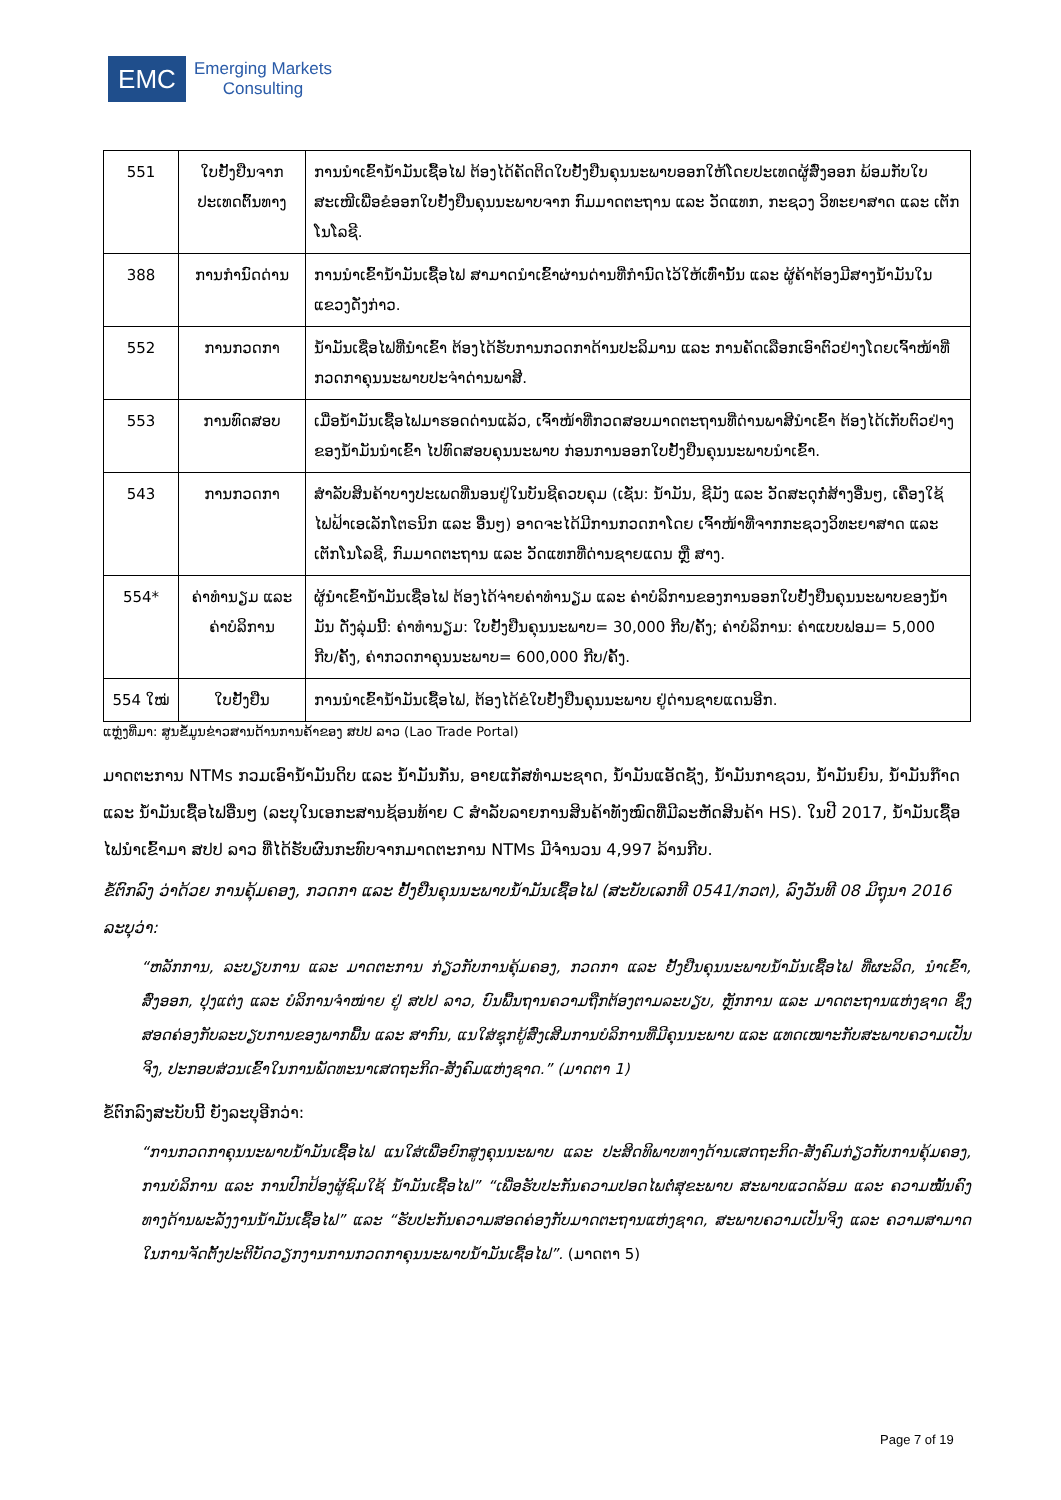EMC
Emerging Markets
Consulting
| 551 | ໃບຢັ້ງຢືນຈາກ ປະເທດຕົ້ນທາງ | ການນຳເຂົ້ານ້ຳມັນເຊື້ອໄຟ ຕ້ອງໄດ້ຄັດຕິດໃບຢັ້ງຢືນຄຸນນະພາບອອກໃຫ້ໂດຍປະເທດຜູ້ສົ່ງອອກ ພ້ອມກັບໃບສະເໜີເພື່ອຂໍອອກໃບຢັ້ງຢືນຄຸນນະພາບຈາກ ກົມມາດຕະຖານ ແລະ ວັດແທກ, ກະຊວງ ວິທະຍາສາດ ແລະ ເຕັກໂນໂລຊີ. |
| 388 | ການກຳນົດດ່ານ | ການນຳເຂົ້ານ້ຳມັນເຊື້ອໄຟ ສາມາດນຳເຂົ້າຜ່ານດ່ານທີ່ກຳນົດໄວ້ໃຫ້ເທົ່ານັ້ນ ແລະ ຜູ້ຄ້າຕ້ອງມີສາງນ້ຳມັນໃນແຂວງດັ່ງກ່າວ. |
| 552 | ການກວດກາ | ນ້ຳມັນເຊື່ອໄຟທີ່ນຳເຂົ້າ ຕ້ອງໄດ້ຮັບການກວດກາດ້ານປະລິມານ ແລະ ການຄັດເລືອກເອົາຕົວຢ່າງໂດຍເຈົ້າໜ້າທີ່ກວດກາຄຸນນະພາບປະຈຳດ່ານພາສີ. |
| 553 | ການທົດສອບ | ເມື່ອນ້ຳມັນເຊື້ອໄຟມາຮອດດ່ານແລ້ວ, ເຈົ້າໜ້າທີ່ກວດສອບມາດຕະຖານທີ່ດ່ານພາສີນຳເຂົ້າ ຕ້ອງໄດ້ເກັບຕົວຢ່າງຂອງນ້ຳມັນນຳເຂົ້າ ໄປທົດສອບຄຸນນະພາບ ກ່ອນການອອກໃບຢັ້ງຢືນຄຸນນະພາບນຳເຂົ້າ. |
| 543 | ການກວດກາ | ສຳລັບສິນຄ້າບາງປະເພດທີ່ນອນຢູ່ໃນບັນຊີຄວບຄຸມ (ເຊັ່ນ: ນ້ຳມັນ, ຊີມັງ ແລະ ວັດສະດຸກໍ່ສ້າງອື່ນໆ, ເຄື່ອງໃຊ້ໄຟຟ້າເອເລັກໂຕຣນິກ ແລະ ອື່ນໆ) ອາດຈະໄດ້ມີການກວດກາໂດຍ ເຈົ້າໜ້າທີ່ຈາກກະຊວງວິທະຍາສາດ ແລະ ເຕັກໂນໂລຊີ, ກົມມາດຕະຖານ ແລະ ວັດແທກທີ່ດ່ານຊາຍແດນ ຫຼື ສາງ. |
| 554* | ຄ່າທຳນຽມ ແລະ ຄ່າບໍລິການ | ຜູ້ນຳເຂົ້ານ້ຳມັນເຊື່ອໄຟ ຕ້ອງໄດ້ຈ່າຍຄ່າທຳນຽມ ແລະ ຄ່າບໍລິການຂອງການອອກໃບຢັ້ງຢືນຄຸນນະພາບຂອງນ້ຳມັນ ດັ່ງລຸ່ມນີ້: ຄ່າທຳນຽມ: ໃບຢັ້ງຢືນຄຸນນະພາບ= 30,000 ກີບ/ຄັ້ງ; ຄ່າບໍລິການ: ຄ່າແບບຟອມ= 5,000 ກີບ/ຄັ້ງ, ຄ່າກວດກາຄຸນນະພາບ= 600,000 ກີບ/ຄັ້ງ. |
| 554 ໃໝ່ | ໃບຢັ້ງຢືນ | ການນຳເຂົ້ານ້ຳມັນເຊື້ອໄຟ, ຕ້ອງໄດ້ຂໍໃບຢັ້ງຢືນຄຸນນະພາບ ຢູ່ດ່ານຊາຍແດນອີກ. |
ແຫຼ່ງທີ່ມາ: ສູນຂໍ້ມູນຂ່າວສານດ້ານການຄ້າຂອງ ສປປ ລາວ (Lao Trade Portal)
ມາດຕະການ NTMs ກວມເອົານ້ຳມັນດິບ ແລະ ນ້ຳມັນກັ່ນ, ອາຍແກັສທຳມະຊາດ, ນ້ຳມັນແອັດຊັງ, ນ້ຳມັນກາຊວນ, ນ້ຳມັນຍົນ, ນ້ຳມັນກ໊າດ ແລະ ນ້ຳມັນເຊື້ອໄຟອື່ນໆ (ລະບຸໃນເອກະສານຊ້ອນທ້າຍ C ສຳລັບລາຍການສິນຄ້າທັງໝົດທີ່ມີລະຫັດສິນຄ້າ HS). ໃນປີ 2017, ນ້ຳມັນເຊື້ອໄຟນຳເຂົ້າມາ ສປປ ລາວ ທີ່ໄດ້ຮັບຜົນກະທົບຈາກມາດຕະການ NTMs ມີຈຳນວນ 4,997 ລ້ານກີບ.
ຂໍ້ຕົກລົງ ວ່າດ້ວຍ ການຄຸ້ມຄອງ, ກວດກາ ແລະ ຢັ້ງຢືນຄຸນນະພາບນ້ຳມັນເຊື້ອໄຟ (ສະບັບເລກທີ 0541/ກວຕ), ລົງວັນທີ 08 ມິຖຸນາ 2016 ລະບຸວ່າ:
“ຫລັກການ, ລະບຽບການ ແລະ ມາດຕະການ ກ່ຽວກັບການຄຸ້ມຄອງ, ກວດກາ ແລະ ຢັ້ງຢືນຄຸນນະພາບນ້ຳມັນເຊື້ອໄຟ ທີ່ຜະລິດ, ນຳເຂົ້າ, ສົ່ງອອກ, ປຸງແຕ່ງ ແລະ ບໍລິການຈຳໜ່າຍ ຢູ່ ສປປ ລາວ, ບົນພື້ນຖານຄວາມຖືກຕ້ອງຕາມລະບຽບ, ຫຼັກການ ແລະ ມາດຕະຖານແຫ່ງຊາດ ຊຶ່ງສອດຄ່ອງກັບລະບຽບການຂອງພາກພື້ນ ແລະ ສາກົນ, ແນໃສ່ຊຸກຍູ້ສົ່ງເສີມການບໍລິການທີ່ມີຄຸນນະພາບ ແລະ ແທດເໝາະກັບສະພາບຄວາມເປັນຈິງ, ປະກອບສ່ວນເຂົ້າໃນການພັດທະນາເສດຖະກິດ-ສັງຄົມແຫ່ງຊາດ.” (ມາດຕາ 1)
ຂໍ້ຕົກລົງສະບັບນີ້ ຍັງລະບຸອີກວ່າ:
“ການກວດກາຄຸນນະພາບນ້ຳມັນເຊື້ອໄຟ ແນໃສ່ເພື່ອຍົກສູງຄຸນນະພາບ ແລະ ປະສິດທິພາບທາງດ້ານເສດຖະກິດ-ສັງຄົມກ່ຽວກັບການຄຸ້ມຄອງ, ການບໍລິການ ແລະ ການປົກປ້ອງຜູ້ຊົມໃຊ້ ນ້ຳມັນເຊື້ອໄຟ” “ເພື່ອຮັບປະກັນຄວາມປອດໄພຕໍ່ສຸຂະພາບ ສະພາບແວດລ້ອມ ແລະ ຄວາມໝັ້ນຄົງທາງດ້ານພະລັງງານນ້ຳມັນເຊື້ອໄຟ” ແລະ “ຮັບປະກັນຄວາມສອດຄ່ອງກັບມາດຕະຖານແຫ່ງຊາດ, ສະພາບຄວາມເປັນຈິງ ແລະ ຄວາມສາມາດໃນການຈັດຕັ້ງປະຕິບັດວຽກງານການກວດກາຄຸນນະພາບນ້ຳມັນເຊື້ອໄຟ”. (ມາດຕາ 5)
Page 7 of 19